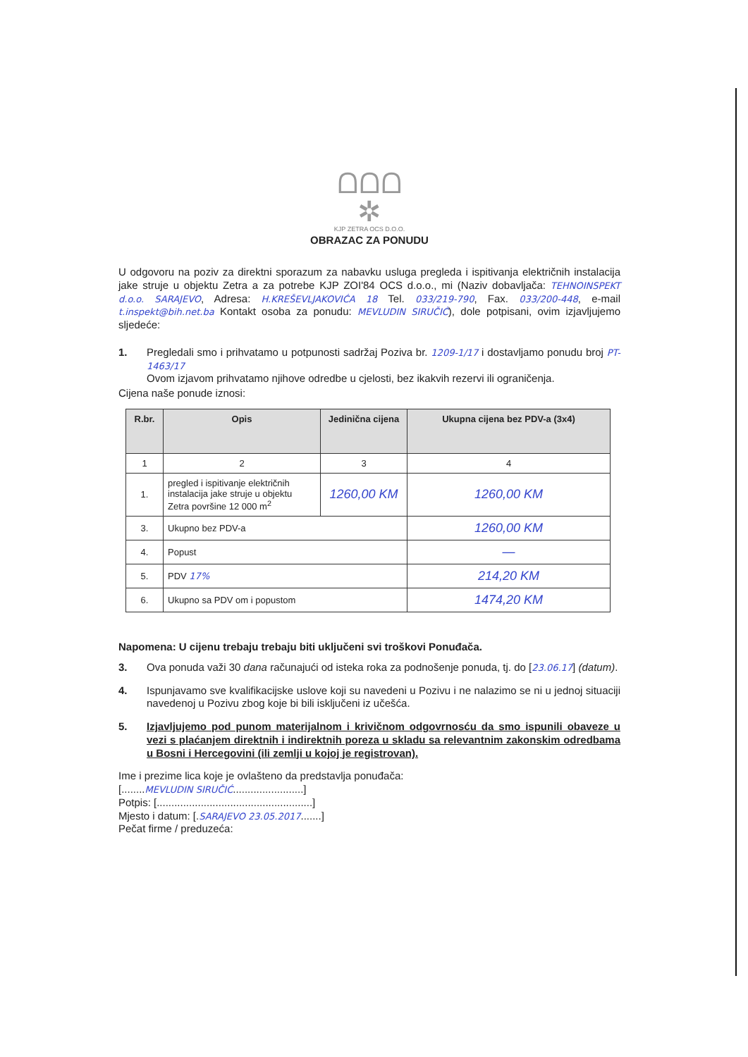ᗝᗝᗝ
✲
KJP ZETRA OCS D.O.O.
OBRAZAC ZA PONUDU
U odgovoru na poziv za direktni sporazum za nabavku usluga pregleda i ispitivanja električnih instalacija jake struje u objektu Zetra a za potrebe KJP ZOI'84 OCS d.o.o., mi (Naziv dobavljača: TEHNOINSPEKT d.o.o. SARAJEVO, Adresa: H.KREŠEVLJAKOVIĆA 18 Tel. 033/219-790, Fax. 033/200-448, e-mail t.inspekt@bih.net.ba Kontakt osoba za ponudu: MEVLUDIN SIRUČIĆ), dole potpisani, ovim izjavljujemo sljedeće:
1.
Pregledali smo i prihvatamo u potpunosti sadržaj Poziva br. 1209-1/17 i dostavljamo ponudu broj PT-1463/17
Ovom izjavom prihvatamo njihove odredbe u cjelosti, bez ikakvih rezervi ili ograničenja.
Cijena naše ponude iznosi:
| R.br. | Opis | Jedinična cijena | Ukupna cijena bez PDV-a (3x4) |
| --- | --- | --- | --- |
| 1 | 2 | 3 | 4 |
| 1. | pregled i ispitivanje električnih instalacija jake struje u objektu Zetra površine 12 000 m<sup>2</sup> | 1260,00 KM | 1260,00 KM |
| 3. | Ukupno bez PDV-a | | 1260,00 KM |
| 4. | Popust | | — |
| 5. | PDV 17% | | 214,20 KM |
| 6. | Ukupno sa PDV om i popustom | | 1474,20 KM |
Napomena: U cijenu trebaju trebaju biti uključeni svi troškovi Ponuđača.
3.
Ova ponuda važi 30 dana računajući od isteka roka za podnošenje ponuda, tj. do [23.06.17] (datum).
4.
Ispunjavamo sve kvalifikacijske uslove koji su navedeni u Pozivu i ne nalazimo se ni u jednoj situaciji navedenoj u Pozivu zbog koje bi bili isključeni iz učešća.
5.
Izjavljujemo pod punom materijalnom i krivičnom odgovrnosću da smo ispunili obaveze u vezi s plaćanjem direktnih i indirektnih poreza u skladu sa relevantnim zakonskim odredbama u Bosni i Hercegovini (ili zemlji u kojoj je registrovan).
Ime i prezime lica koje je ovlašteno da predstavlja ponuđača:
[........MEVLUDIN SIRUČIĆ........................]
Potpis: [.....................................................]
Mjesto i datum: [.SARAJEVO 23.05.2017.......]
Pečat firme / preduzeća: